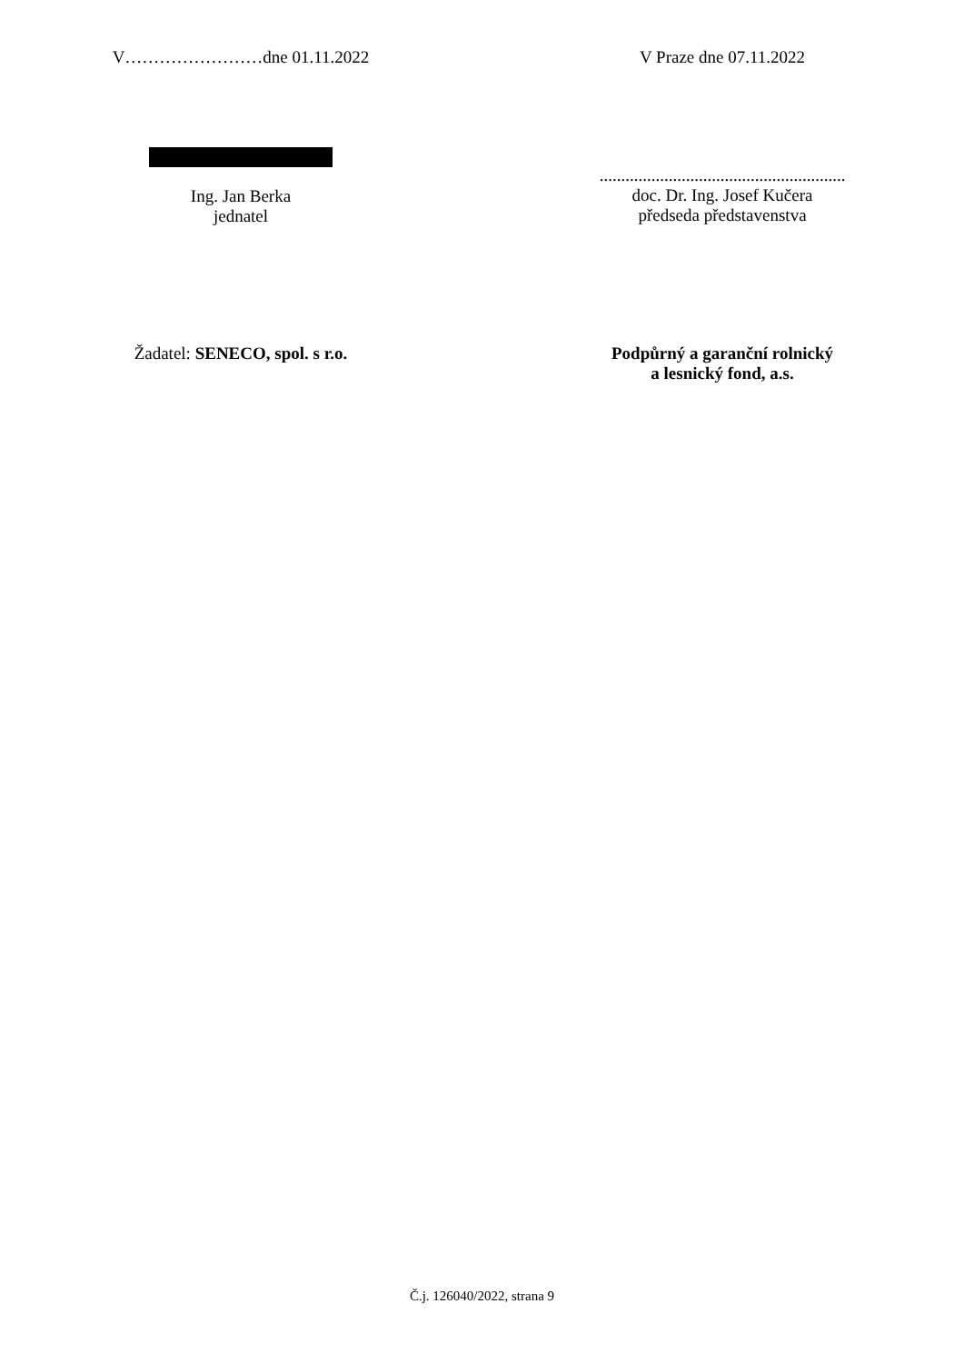V……………………dne 01.11.2022 V Praze dne 07.11.2022
Ing. Jan Berka
jednatel
.........................................................
doc. Dr. Ing. Josef Kučera
předseda představenstva
Žadatel: SENECO, spol. s r.o. Podpůrný a garanční rolnický
a lesnický fond, a.s.
Č.j. 126040/2022, strana 9